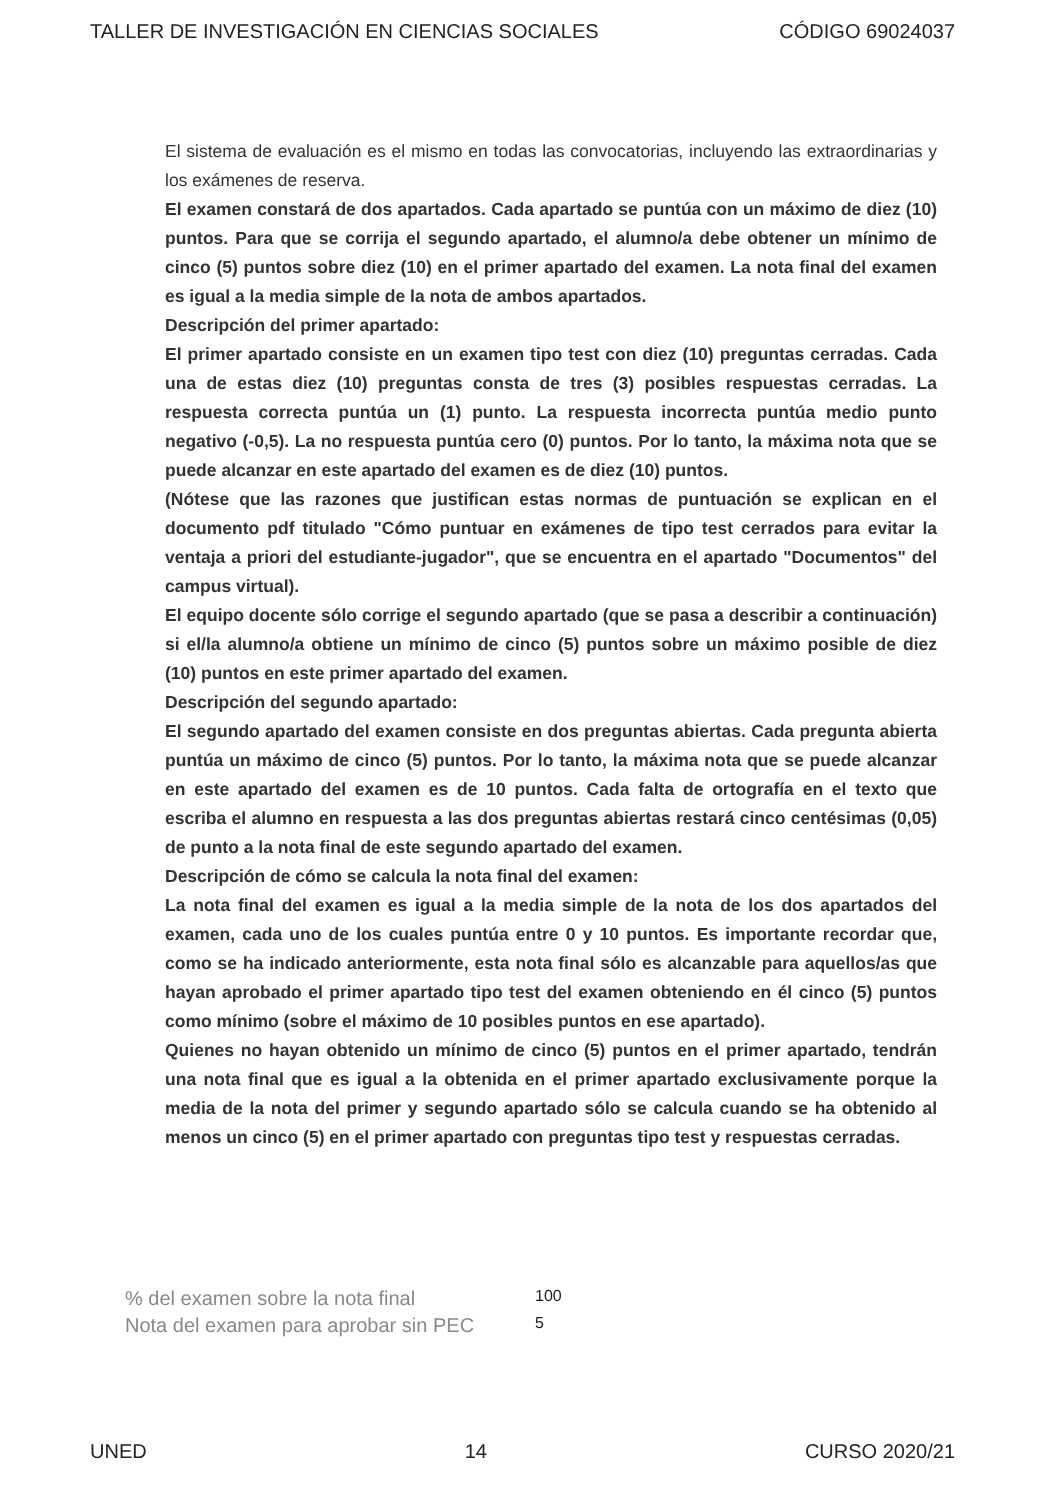TALLER DE INVESTIGACIÓN EN CIENCIAS SOCIALES CÓDIGO 69024037
El sistema de evaluación es el mismo en todas las convocatorias, incluyendo las extraordinarias y los exámenes de reserva.
El examen constará de dos apartados. Cada apartado se puntúa con un máximo de diez (10) puntos. Para que se corrija el segundo apartado, el alumno/a debe obtener un mínimo de cinco (5) puntos sobre diez (10) en el primer apartado del examen. La nota final del examen es igual a la media simple de la nota de ambos apartados.
Descripción del primer apartado:
El primer apartado consiste en un examen tipo test con diez (10) preguntas cerradas. Cada una de estas diez (10) preguntas consta de tres (3) posibles respuestas cerradas. La respuesta correcta puntúa un (1) punto. La respuesta incorrecta puntúa medio punto negativo (-0,5). La no respuesta puntúa cero (0) puntos. Por lo tanto, la máxima nota que se puede alcanzar en este apartado del examen es de diez (10) puntos.
(Nótese que las razones que justifican estas normas de puntuación se explican en el documento pdf titulado "Cómo puntuar en exámenes de tipo test cerrados para evitar la ventaja a priori del estudiante-jugador", que se encuentra en el apartado "Documentos" del campus virtual).
El equipo docente sólo corrige el segundo apartado (que se pasa a describir a continuación) si el/la alumno/a obtiene un mínimo de cinco (5) puntos sobre un máximo posible de diez (10) puntos en este primer apartado del examen.
Descripción del segundo apartado:
El segundo apartado del examen consiste en dos preguntas abiertas. Cada pregunta abierta puntúa un máximo de cinco (5) puntos. Por lo tanto, la máxima nota que se puede alcanzar en este apartado del examen es de 10 puntos. Cada falta de ortografía en el texto que escriba el alumno en respuesta a las dos preguntas abiertas restará cinco centésimas (0,05) de punto a la nota final de este segundo apartado del examen.
Descripción de cómo se calcula la nota final del examen:
La nota final del examen es igual a la media simple de la nota de los dos apartados del examen, cada uno de los cuales puntúa entre 0 y 10 puntos. Es importante recordar que, como se ha indicado anteriormente, esta nota final sólo es alcanzable para aquellos/as que hayan aprobado el primer apartado tipo test del examen obteniendo en él cinco (5) puntos como mínimo (sobre el máximo de 10 posibles puntos en ese apartado).
Quienes no hayan obtenido un mínimo de cinco (5) puntos en el primer apartado, tendrán una nota final que es igual a la obtenida en el primer apartado exclusivamente porque la media de la nota del primer y segundo apartado sólo se calcula cuando se ha obtenido al menos un cinco (5) en el primer apartado con preguntas tipo test y respuestas cerradas.
| % del examen sobre la nota final | 100 |
| Nota del examen para aprobar sin PEC | 5 |
UNED 14 CURSO 2020/21